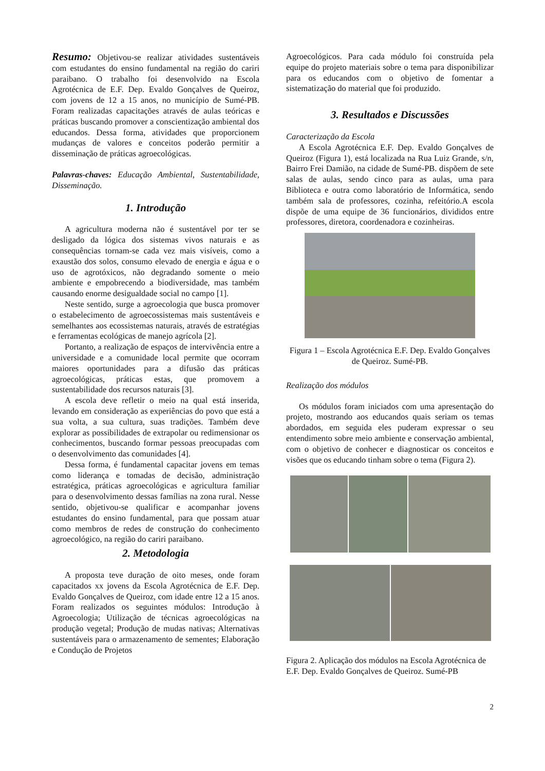Resumo: Objetivou-se realizar atividades sustentáveis com estudantes do ensino fundamental na região do cariri paraibano. O trabalho foi desenvolvido na Escola Agrotécnica de E.F. Dep. Evaldo Gonçalves de Queiroz, com jovens de 12 a 15 anos, no município de Sumé-PB. Foram realizadas capacitações através de aulas teóricas e práticas buscando promover a conscientização ambiental dos educandos. Dessa forma, atividades que proporcionem mudanças de valores e conceitos poderão permitir a disseminação de práticas agroecológicas.
Palavras-chaves: Educação Ambiental, Sustentabilidade, Disseminação.
1. Introdução
A agricultura moderna não é sustentável por ter se desligado da lógica dos sistemas vivos naturais e as consequências tornam-se cada vez mais visíveis, como a exaustão dos solos, consumo elevado de energia e água e o uso de agrotóxicos, não degradando somente o meio ambiente e empobrecendo a biodiversidade, mas também causando enorme desigualdade social no campo [1].
Neste sentido, surge a agroecologia que busca promover o estabelecimento de agroecossistemas mais sustentáveis e semelhantes aos ecossistemas naturais, através de estratégias e ferramentas ecológicas de manejo agrícola [2].
Portanto, a realização de espaços de intervivência entre a universidade e a comunidade local permite que ocorram maiores oportunidades para a difusão das práticas agroecológicas, práticas estas, que promovem a sustentabilidade dos recursos naturais [3].
A escola deve refletir o meio na qual está inserida, levando em consideração as experiências do povo que está a sua volta, a sua cultura, suas tradições. Também deve explorar as possibilidades de extrapolar ou redimensionar os conhecimentos, buscando formar pessoas preocupadas com o desenvolvimento das comunidades [4].
Dessa forma, é fundamental capacitar jovens em temas como liderança e tomadas de decisão, administração estratégica, práticas agroecológicas e agricultura familiar para o desenvolvimento dessas famílias na zona rural. Nesse sentido, objetivou-se qualificar e acompanhar jovens estudantes do ensino fundamental, para que possam atuar como membros de redes de construção do conhecimento agroecológico, na região do cariri paraibano.
2. Metodologia
A proposta teve duração de oito meses, onde foram capacitados xx jovens da Escola Agrotécnica de E.F. Dep. Evaldo Gonçalves de Queiroz, com idade entre 12 a 15 anos. Foram realizados os seguintes módulos: Introdução à Agroecologia; Utilização de técnicas agroecológicas na produção vegetal; Produção de mudas nativas; Alternativas sustentáveis para o armazenamento de sementes; Elaboração e Condução de Projetos
Agroecológicos. Para cada módulo foi construída pela equipe do projeto materiais sobre o tema para disponibilizar para os educandos com o objetivo de fomentar a sistematização do material que foi produzido.
3. Resultados e Discussões
Caracterização da Escola
A Escola Agrotécnica E.F. Dep. Evaldo Gonçalves de Queiroz (Figura 1), está localizada na Rua Luiz Grande, s/n, Bairro Frei Damião, na cidade de Sumé-PB. dispõem de sete salas de aulas, sendo cinco para as aulas, uma para Biblioteca e outra como laboratório de Informática, sendo também sala de professores, cozinha, refeitório.A escola dispõe de uma equipe de 36 funcionários, divididos entre professores, diretora, coordenadora e cozinheiras.
Figura 1 – Escola Agrotécnica E.F. Dep. Evaldo Gonçalves de Queiroz. Sumé-PB.
Realização dos módulos
Os módulos foram iniciados com uma apresentação do projeto, mostrando aos educandos quais seriam os temas abordados, em seguida eles puderam expressar o seu entendimento sobre meio ambiente e conservação ambiental, com o objetivo de conhecer e diagnosticar os conceitos e visões que os educando tinham sobre o tema (Figura 2).
Figura 2. Aplicação dos módulos na Escola Agrotécnica de E.F. Dep. Evaldo Gonçalves de Queiroz. Sumé-PB
2